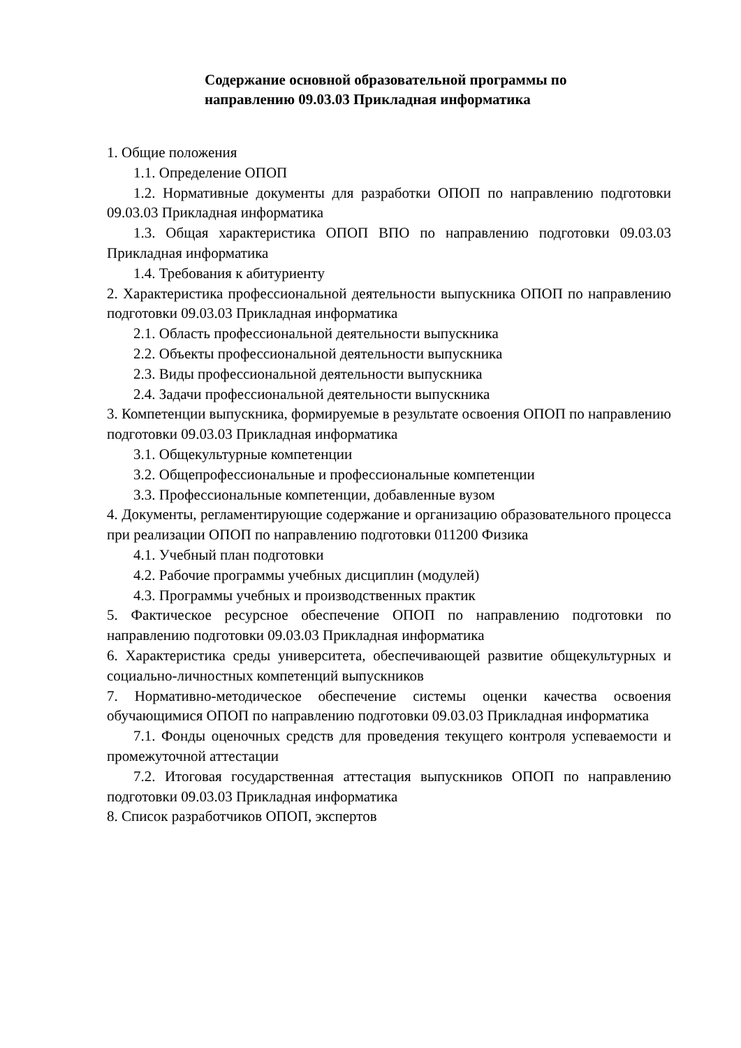Содержание основной образовательной программы по
направлению 09.03.03 Прикладная информатика
1. Общие положения
1.1. Определение ОПОП
1.2. Нормативные документы для разработки ОПОП по направлению подготовки 09.03.03 Прикладная информатика
1.3. Общая характеристика ОПОП ВПО по направлению подготовки 09.03.03 Прикладная информатика
1.4. Требования к абитуриенту
2. Характеристика профессиональной деятельности выпускника ОПОП по направлению подготовки 09.03.03 Прикладная информатика
2.1. Область профессиональной деятельности выпускника
2.2. Объекты профессиональной деятельности выпускника
2.3. Виды профессиональной деятельности выпускника
2.4. Задачи профессиональной деятельности выпускника
3. Компетенции выпускника, формируемые в результате освоения ОПОП по направлению подготовки 09.03.03 Прикладная информатика
3.1. Общекультурные компетенции
3.2. Общепрофессиональные и профессиональные компетенции
3.3. Профессиональные компетенции, добавленные вузом
4. Документы, регламентирующие содержание и организацию образовательного процесса при реализации ОПОП по направлению подготовки 011200 Физика
4.1. Учебный план подготовки
4.2. Рабочие программы учебных дисциплин (модулей)
4.3. Программы учебных и производственных практик
5. Фактическое ресурсное обеспечение ОПОП по направлению подготовки по направлению подготовки 09.03.03 Прикладная информатика
6. Характеристика среды университета, обеспечивающей развитие общекультурных и социально-личностных компетенций выпускников
7. Нормативно-методическое обеспечение системы оценки качества освоения обучающимися ОПОП по направлению подготовки 09.03.03 Прикладная информатика
7.1. Фонды оценочных средств для проведения текущего контроля успеваемости и промежуточной аттестации
7.2. Итоговая государственная аттестация выпускников ОПОП по направлению подготовки 09.03.03 Прикладная информатика
8. Список разработчиков ОПОП, экспертов